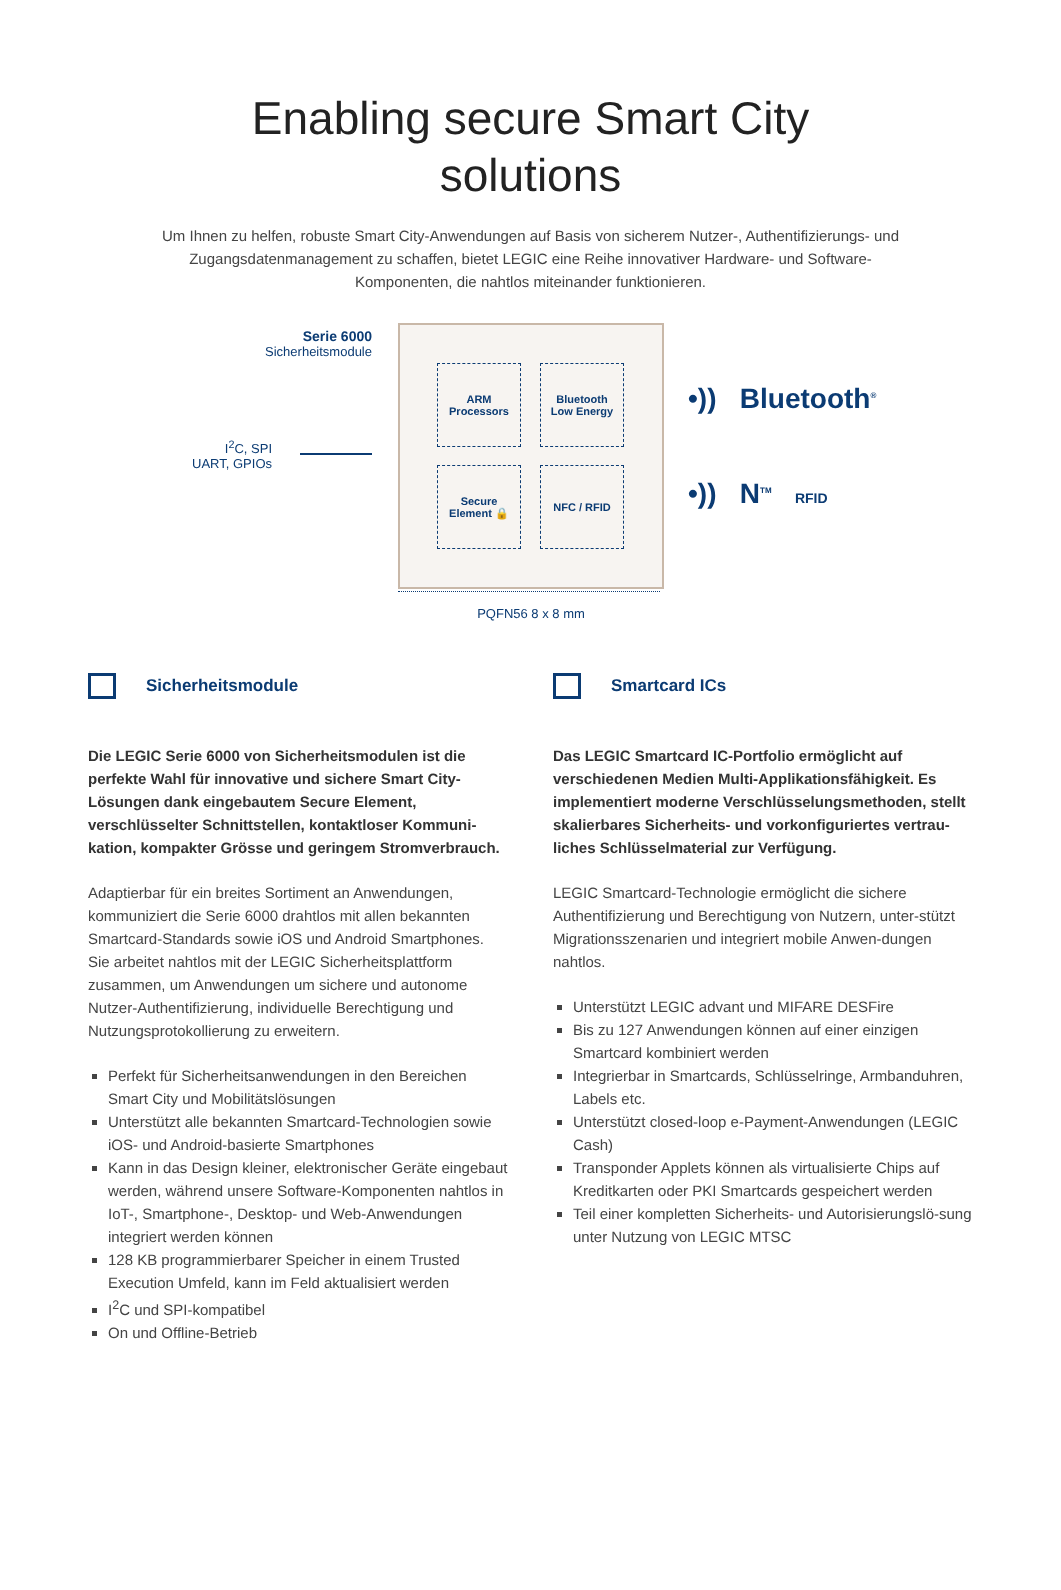Enabling secure Smart City
solutions
Um Ihnen zu helfen, robuste Smart City-Anwendungen auf Basis von sicherem Nutzer-, Authentifizierungs- und Zugangsdatenmanagement zu schaffen, bietet LEGIC eine Reihe innovativer Hardware- und Software-Komponenten, die nahtlos miteinander funktionieren.
Serie 6000
Sicherheitsmodule
I<sup>2</sup>C, SPI
UART, GPIOs
ARM
Processors
Bluetooth
Low Energy
Secure
Element 🔒
NFC / RFID
•)) Bluetooth<sup>®</sup>
•)) N<sup>TM</sup> RFID
PQFN56 8 x 8 mm
Sicherheitsmodule
Die LEGIC Serie 6000 von Sicherheitsmodulen ist die perfekte Wahl für innovative und sichere Smart City-Lösungen dank eingebautem Secure Element, verschlüsselter Schnittstellen, kontaktloser Kommuni-kation, kompakter Grösse und geringem Stromverbrauch.
Adaptierbar für ein breites Sortiment an Anwendungen, kommuniziert die Serie 6000 drahtlos mit allen bekannten Smartcard-Standards sowie iOS und Android Smartphones. Sie arbeitet nahtlos mit der LEGIC Sicherheitsplattform zusammen, um Anwendungen um sichere und autonome Nutzer-Authentifizierung, individuelle Berechtigung und Nutzungsprotokollierung zu erweitern.
Perfekt für Sicherheitsanwendungen in den Bereichen Smart City und Mobilitätslösungen
Unterstützt alle bekannten Smartcard-Technologien sowie iOS- und Android-basierte Smartphones
Kann in das Design kleiner, elektronischer Geräte eingebaut werden, während unsere Software-Komponenten nahtlos in IoT-, Smartphone-, Desktop- und Web-Anwendungen integriert werden können
128 KB programmierbarer Speicher in einem Trusted Execution Umfeld, kann im Feld aktualisiert werden
I<sup>2</sup>C und SPI-kompatibel
On und Offline-Betrieb
Smartcard ICs
Das LEGIC Smartcard IC-Portfolio ermöglicht auf verschiedenen Medien Multi-Applikationsfähigkeit. Es implementiert moderne Verschlüsselungsmethoden, stellt skalierbares Sicherheits- und vorkonfiguriertes vertrau-liches Schlüsselmaterial zur Verfügung.
LEGIC Smartcard-Technologie ermöglicht die sichere Authentifizierung und Berechtigung von Nutzern, unter-stützt Migrationsszenarien und integriert mobile Anwen-dungen nahtlos.
Unterstützt LEGIC advant und MIFARE DESFire
Bis zu 127 Anwendungen können auf einer einzigen Smartcard kombiniert werden
Integrierbar in Smartcards, Schlüsselringe, Armbanduhren, Labels etc.
Unterstützt closed-loop e-Payment-Anwendungen (LEGIC Cash)
Transponder Applets können als virtualisierte Chips auf Kreditkarten oder PKI Smartcards gespeichert werden
Teil einer kompletten Sicherheits- und Autorisierungslö-sung unter Nutzung von LEGIC MTSC